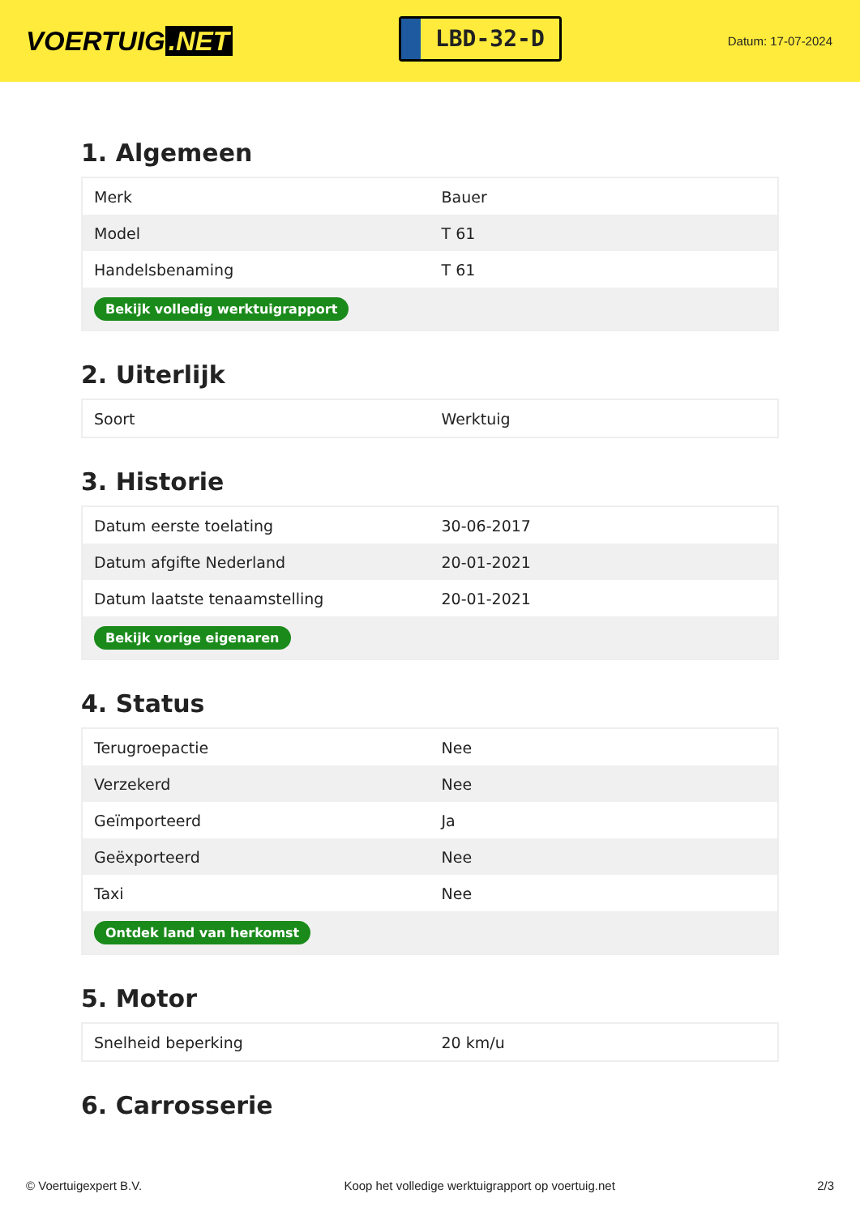VOERTUIG.NET
LBD-32-D
Datum: 17-07-2024
1. Algemeen
| Merk | Bauer |
| Model | T 61 |
| Handelsbenaming | T 61 |
| Bekijk volledig werktuigrapport | |
2. Uiterlijk
| Soort | Werktuig |
3. Historie
| Datum eerste toelating | 30-06-2017 |
| Datum afgifte Nederland | 20-01-2021 |
| Datum laatste tenaamstelling | 20-01-2021 |
| Bekijk vorige eigenaren | |
4. Status
| Terugroepactie | Nee |
| Verzekerd | Nee |
| Geïmporteerd | Ja |
| Geëxporteerd | Nee |
| Taxi | Nee |
| Ontdek land van herkomst | |
5. Motor
| Snelheid beperking | 20 km/u |
6. Carrosserie
© Voertuigexpert B.V. Koop het volledige werktuigrapport op voertuig.net 2/3